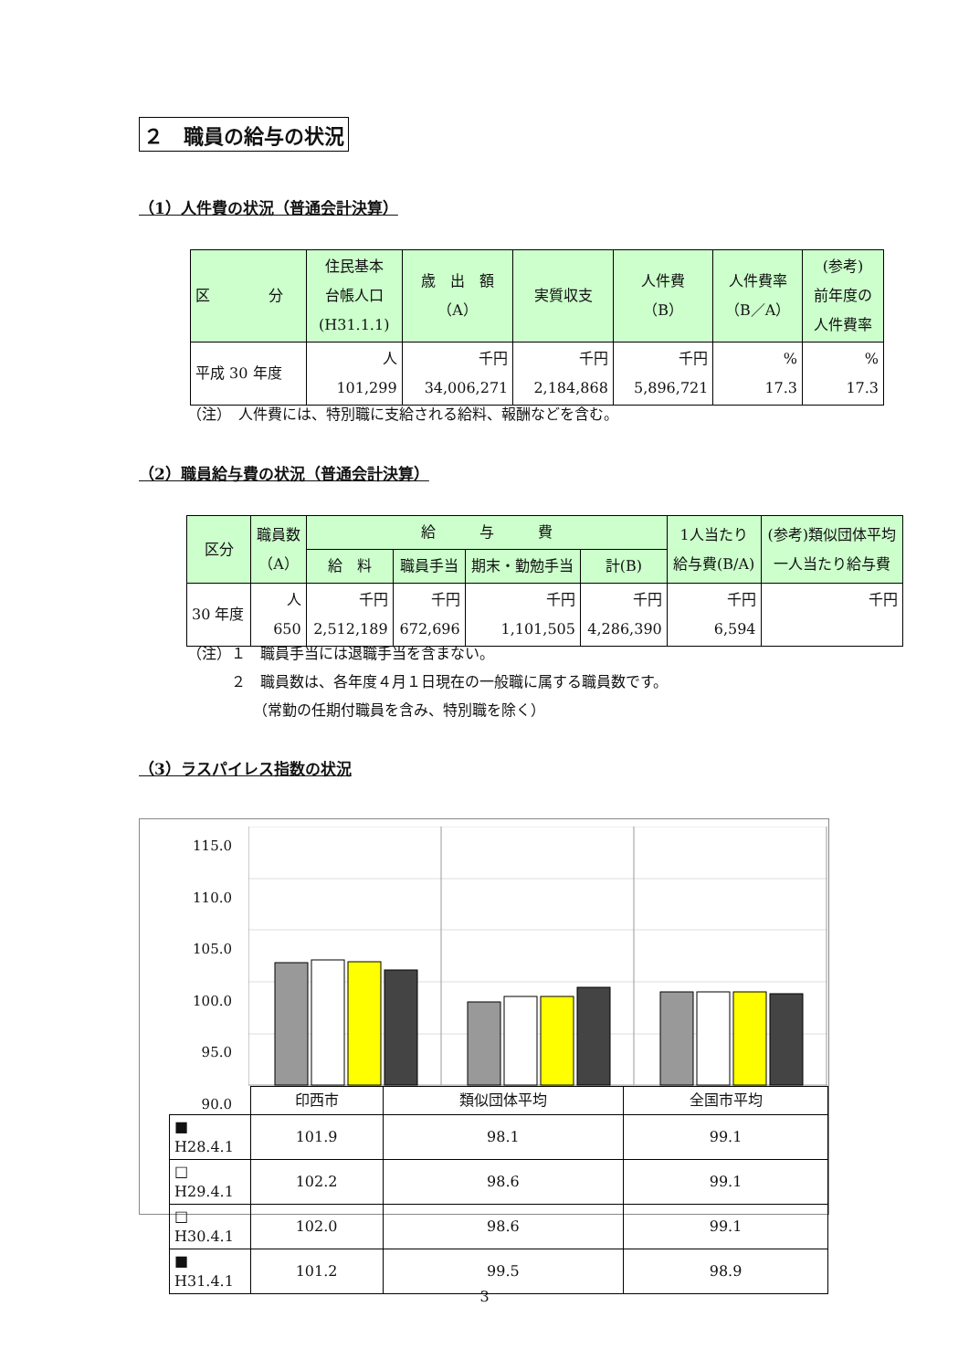２　職員の給与の状況
（1）人件費の状況（普通会計決算）
| 区 分 | 住民基本 台帳人口 (H31.1.1) | 歳 出 額 （A） | 実質収支 | 人件費 （B） | 人件費率 （B／A） | (参考) 前年度の 人件費率 |
| --- | --- | --- | --- | --- | --- | --- |
| 平成 30 年度 | 人 101,299 | 千円 34,006,271 | 千円 2,184,868 | 千円 5,896,721 | % 17.3 | % 17.3 |
（注）　人件費には、特別職に支給される給料、報酬などを含む。
（2）職員給与費の状況（普通会計決算）
| 区分 | 職員数 （A） | 給 与 費 | | | | 1人当たり 給与費(B/A) | (参考)類似団体平均 一人当たり給与費 |
| --- | --- | --- | --- | --- | --- | --- | --- |
| | | 給 料 | 職員手当 | 期末・勤勉手当 | 計(B) | | |
| 30 年度 | 人 650 | 千円 2,512,189 | 千円 672,696 | 千円 1,101,505 | 千円 4,286,390 | 千円 6,594 | 千円 |
（注）１　職員手当には退職手当を含まない。
　　　２　職員数は、各年度４月１日現在の一般職に属する職員数です。
　　　　　（常勤の任期付職員を含み、特別職を除く）
（3）ラスパイレス指数の状況
115.0
110.0
105.0
100.0
95.0
90.0
| | 印西市 | 類似団体平均 | 全国市平均 |
| ■ H28.4.1 | 101.9 | 98.1 | 99.1 |
| □ H29.4.1 | 102.2 | 98.6 | 99.1 |
| □ H30.4.1 | 102.0 | 98.6 | 99.1 |
| ■ H31.4.1 | 101.2 | 99.5 | 98.9 |
3